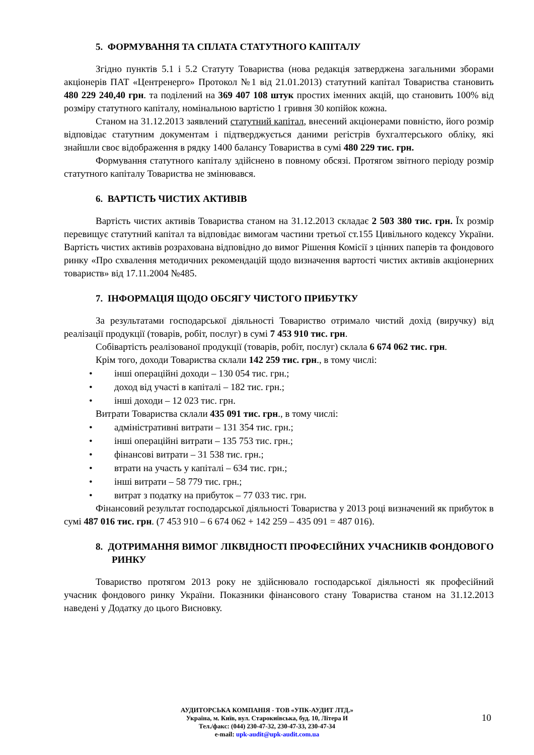5. ФОРМУВАННЯ ТА СПЛАТА СТАТУТНОГО КАПІТАЛУ
Згідно пунктів 5.1 і 5.2 Статуту Товариства (нова редакція затверджена загальними зборами акціонерів ПАТ «Центренерго» Протокол №1 від 21.01.2013) статутний капітал Товариства становить 480 229 240,40 грн. та поділений на 369 407 108 штук простих іменних акцій, що становить 100% від розміру статутного капіталу, номінальною вартістю 1 гривня 30 копійок кожна.
Станом на 31.12.2013 заявлений статутний капітал, внесений акціонерами повністю, його розмір відповідає статутним документам і підтверджується даними регістрів бухгалтерського обліку, які знайшли своє відображення в рядку 1400 балансу Товариства в сумі 480 229 тис. грн.
Формування статутного капіталу здійснено в повному обсязі. Протягом звітного періоду розмір статутного капіталу Товариства не змінювався.
6. ВАРТІСТЬ ЧИСТИХ АКТИВІВ
Вартість чистих активів Товариства станом на 31.12.2013 складає 2 503 380 тис. грн. Їх розмір перевищує статутний капітал та відповідає вимогам частини третьої ст.155 Цивільного кодексу України. Вартість чистих активів розрахована відповідно до вимог Рішення Комісії з цінних паперів та фондового ринку «Про схвалення методичних рекомендацій щодо визначення вартості чистих активів акціонерних товариств» від 17.11.2004 №485.
7. ІНФОРМАЦІЯ ЩОДО ОБСЯГУ ЧИСТОГО ПРИБУТКУ
За результатами господарської діяльності Товариство отримало чистий дохід (виручку) від реалізації продукції (товарів, робіт, послуг) в сумі 7 453 910 тис. грн.
Собівартість реалізованої продукції (товарів, робіт, послуг) склала 6 674 062 тис. грн.
Крім того, доходи Товариства склали 142 259 тис. грн., в тому числі:
• інші операційні доходи – 130 054 тис. грн.;
• доход від участі в капіталі – 182 тис. грн.;
• інші доходи – 12 023 тис. грн.
Витрати Товариства склали 435 091 тис. грн., в тому числі:
• адміністративні витрати – 131 354 тис. грн.;
• інші операційні витрати – 135 753 тис. грн.;
• фінансові витрати – 31 538 тис. грн.;
• втрати на участь у капіталі – 634 тис. грн.;
• інші витрати – 58 779 тис. грн.;
• витрат з податку на прибуток – 77 033 тис. грн.
Фінансовий результат господарської діяльності Товариства у 2013 році визначений як прибуток в сумі 487 016 тис. грн. (7 453 910 – 6 674 062 + 142 259 – 435 091 = 487 016).
8. ДОТРИМАННЯ ВИМОГ ЛІКВІДНОСТІ ПРОФЕСІЙНИХ УЧАСНИКІВ ФОНДОВОГО РИНКУ
Товариство протягом 2013 року не здійснювало господарської діяльності як професійний учасник фондового ринку України. Показники фінансового стану Товариства станом на 31.12.2013 наведені у Додатку до цього Висновку.
АУДИТОРСЬКА КОМПАНІЯ - ТОВ «УПК-АУДИТ ЛТД.»
Україна, м. Київ, вул. Старокиївська, буд. 10, Літера И
Тел./факс: (044) 230-47-32, 230-47-33, 230-47-34
e-mail: upk-audit@upk-audit.com.ua
10